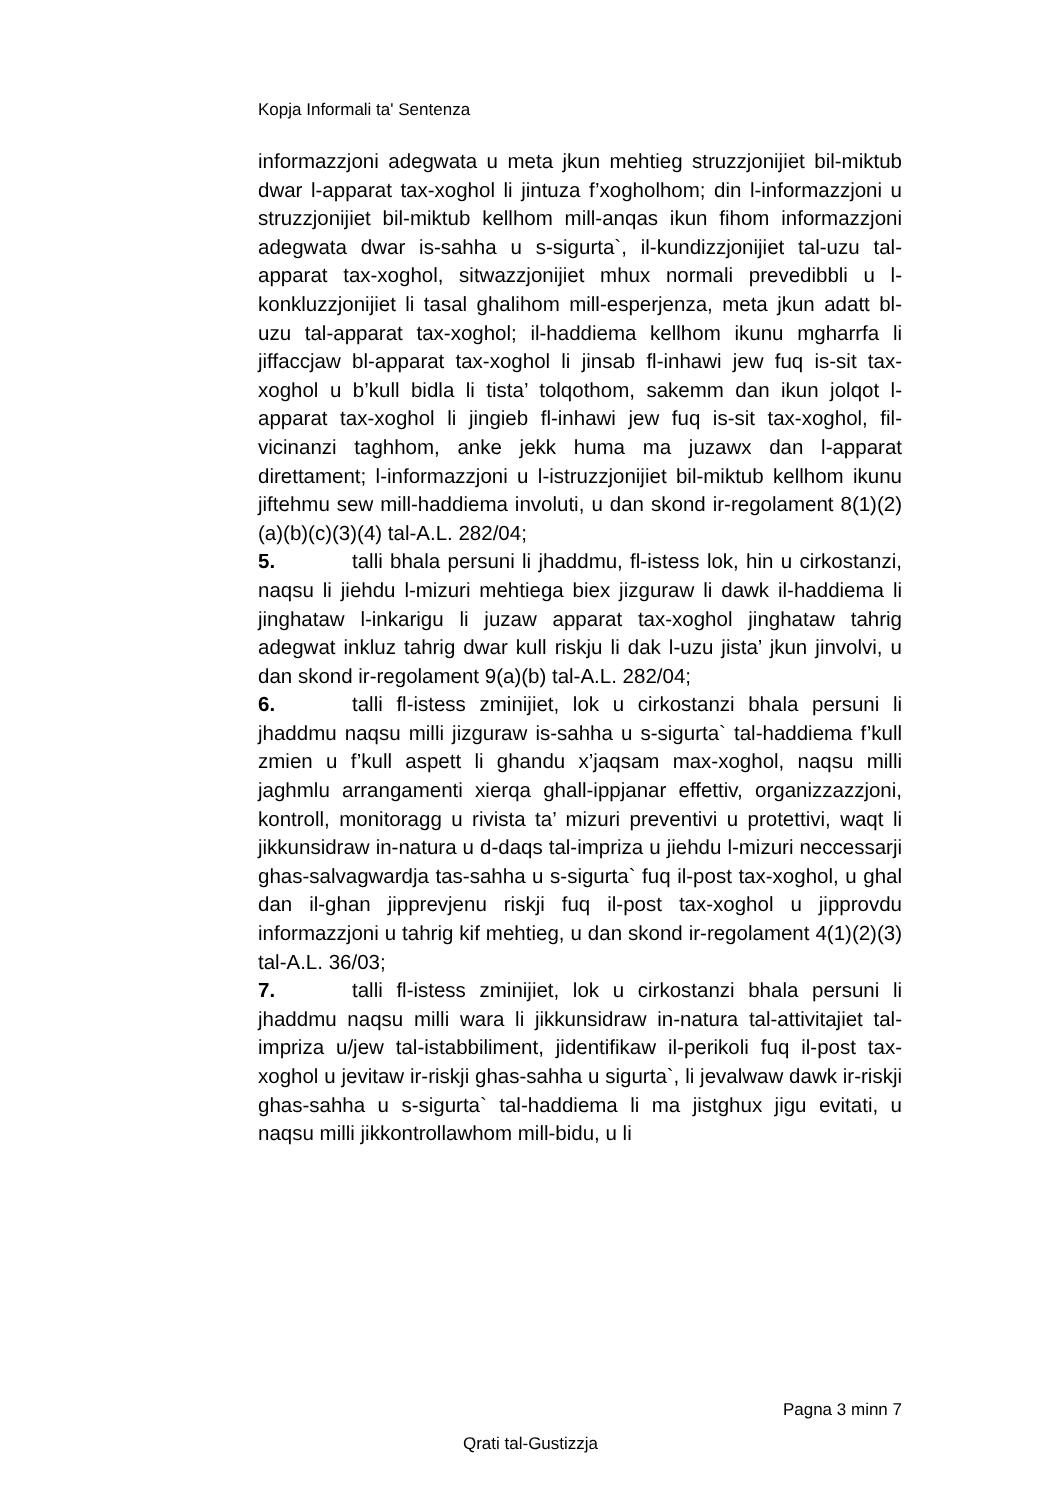Kopja Informali ta' Sentenza
informazzjoni adegwata u meta jkun mehtieg struzzjonijiet bil-miktub dwar l-apparat tax-xoghol li jintuza f’xogholhom; din l-informazzjoni u struzzjonijiet bil-miktub kellhom mill-anqas ikun fihom informazzjoni adegwata dwar is-sahha u s-sigurta`, il-kundizzjonijiet tal-uzu tal-apparat tax-xoghol, sitwazzjonijiet mhux normali prevedibbli u l-konkluzzjonijiet li tasal ghalihom mill-esperjenza, meta jkun adatt bl-uzu tal-apparat tax-xoghol; il-haddiema kellhom ikunu mgharrfa li jiffaccjaw bl-apparat tax-xoghol li jinsab fl-inhawi jew fuq is-sit tax-xoghol u b’kull bidla li tista’ tolqothom, sakemm dan ikun jolqot l-apparat tax-xoghol li jingieb fl-inhawi jew fuq is-sit tax-xoghol, fil-vicinanzi taghhom, anke jekk huma ma juzawx dan l-apparat direttament; l-informazzjoni u l-istruzzjonijiet bil-miktub kellhom ikunu jiftehmu sew mill-haddiema involuti, u dan skond ir-regolament 8(1)(2)(a)(b)(c)(3)(4) tal-A.L. 282/04;
5. talli bhala persuni li jhaddmu, fl-istess lok, hin u cirkostanzi, naqsu li jiehdu l-mizuri mehtiega biex jizguraw li dawk il-haddiema li jinghataw l-inkarigu li juzaw apparat tax-xoghol jinghataw tahrig adegwat inkluz tahrig dwar kull riskju li dak l-uzu jista’ jkun jinvolvi, u dan skond ir-regolament 9(a)(b) tal-A.L. 282/04;
6. talli fl-istess zminijiet, lok u cirkostanzi bhala persuni li jhaddmu naqsu milli jizguraw is-sahha u s-sigurta` tal-haddiema f’kull zmien u f’kull aspett li ghandu x’jaqsam max-xoghol, naqsu milli jaghmlu arrangamenti xierqa ghall-ippjanar effettiv, organizzazzjoni, kontroll, monitoragg u rivista ta’ mizuri preventivi u protettivi, waqt li jikkunsidraw in-natura u d-daqs tal-impriza u jiehdu l-mizuri neccessarji ghas-salvagwardja tas-sahha u s-sigurta` fuq il-post tax-xoghol, u ghal dan il-ghan jipprevjenu riskji fuq il-post tax-xoghol u jipprovdu informazzjoni u tahrig kif mehtieg, u dan skond ir-regolament 4(1)(2)(3) tal-A.L. 36/03;
7. talli fl-istess zminijiet, lok u cirkostanzi bhala persuni li jhaddmu naqsu milli wara li jikkunsidraw in-natura tal-attivitajiet tal-impriza u/jew tal-istabbiliment, jidentifikaw il-perikoli fuq il-post tax-xoghol u jevitaw ir-riskji ghas-sahha u sigurta`, li jevalwaw dawk ir-riskji ghas-sahha u s-sigurta` tal-haddiema li ma jistghux jigu evitati, u naqsu milli jikkontrollawhom mill-bidu, u li
Pagna 3 minn 7
Qrati tal-Gustizzja